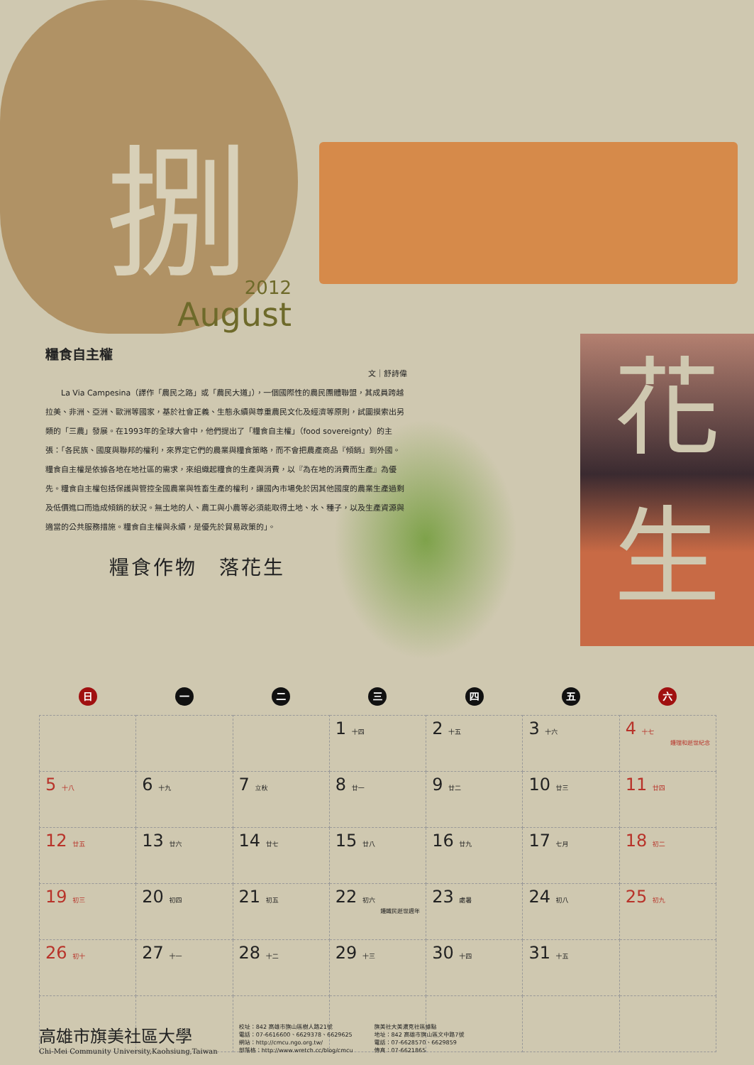捌
2012
August
花
生
糧食自主權
文｜舒詩偉
La Via Campesina（譯作「農民之路」或「農民大道」），一個國際性的農民團體聯盟，其成員跨越拉美、非洲、亞洲、歐洲等國家，基於社會正義、生態永續與尊重農民文化及經濟等原則，試圖摸索出另類的「三農」發展。在1993年的全球大會中，他們提出了「糧食自主權」（food sovereignty）的主張：「各民族、國度與聯邦的權利，來界定它們的農業與糧食策略，而不會把農產商品『傾銷』到外國。糧食自主權是依據各地在地社區的需求，來組織起糧食的生產與消費，以『為在地的消費而生產』為優先。糧食自主權包括保護與管控全國農業與牲畜生產的權利，讓國內市場免於因其他國度的農業生產過剩及低價進口而造成傾銷的狀況。無土地的人、農工與小農等必須能取得土地、水、種子，以及生產資源與適當的公共服務措施。糧食自主權與永續，是優先於貿易政策的」。
糧食作物　落花生
| 日 | 一 | 二 | 三 | 四 | 五 | 六 |
| --- | --- | --- | --- | --- | --- | --- |
| | | | 1 十四 | 2 十五 | 3 十六 | 4 十七 鍾理和逝世紀念 |
| 5 十八 | 6 十九 | 7 立秋 | 8 廿一 | 9 廿二 | 10 廿三 | 11 廿四 |
| 12 廿五 | 13 廿六 | 14 廿七 | 15 廿八 | 16 廿九 | 17 七月 | 18 初二 |
| 19 初三 | 20 初四 | 21 初五 | 22 初六 鍾鐵民逝世週年 | 23 處暑 | 24 初八 | 25 初九 |
| 26 初十 | 27 十一 | 28 十二 | 29 十三 | 30 十四 | 31 十五 | |
高雄市旗美社區大學
Chi-Mei Community University,Kaohsiung,Taiwan
校址：842 高雄市旗山區樹人路21號
電話：07-6616600、6629378、6629625
網站：http://cmcu.ngo.org.tw/
部落格：http://www.wretch.cc/blog/cmcu
旗美社大美濃克社區據點
地址：842 高雄市旗山區文中路7號
電話：07-6628570、6629859
傳真：07-6621865